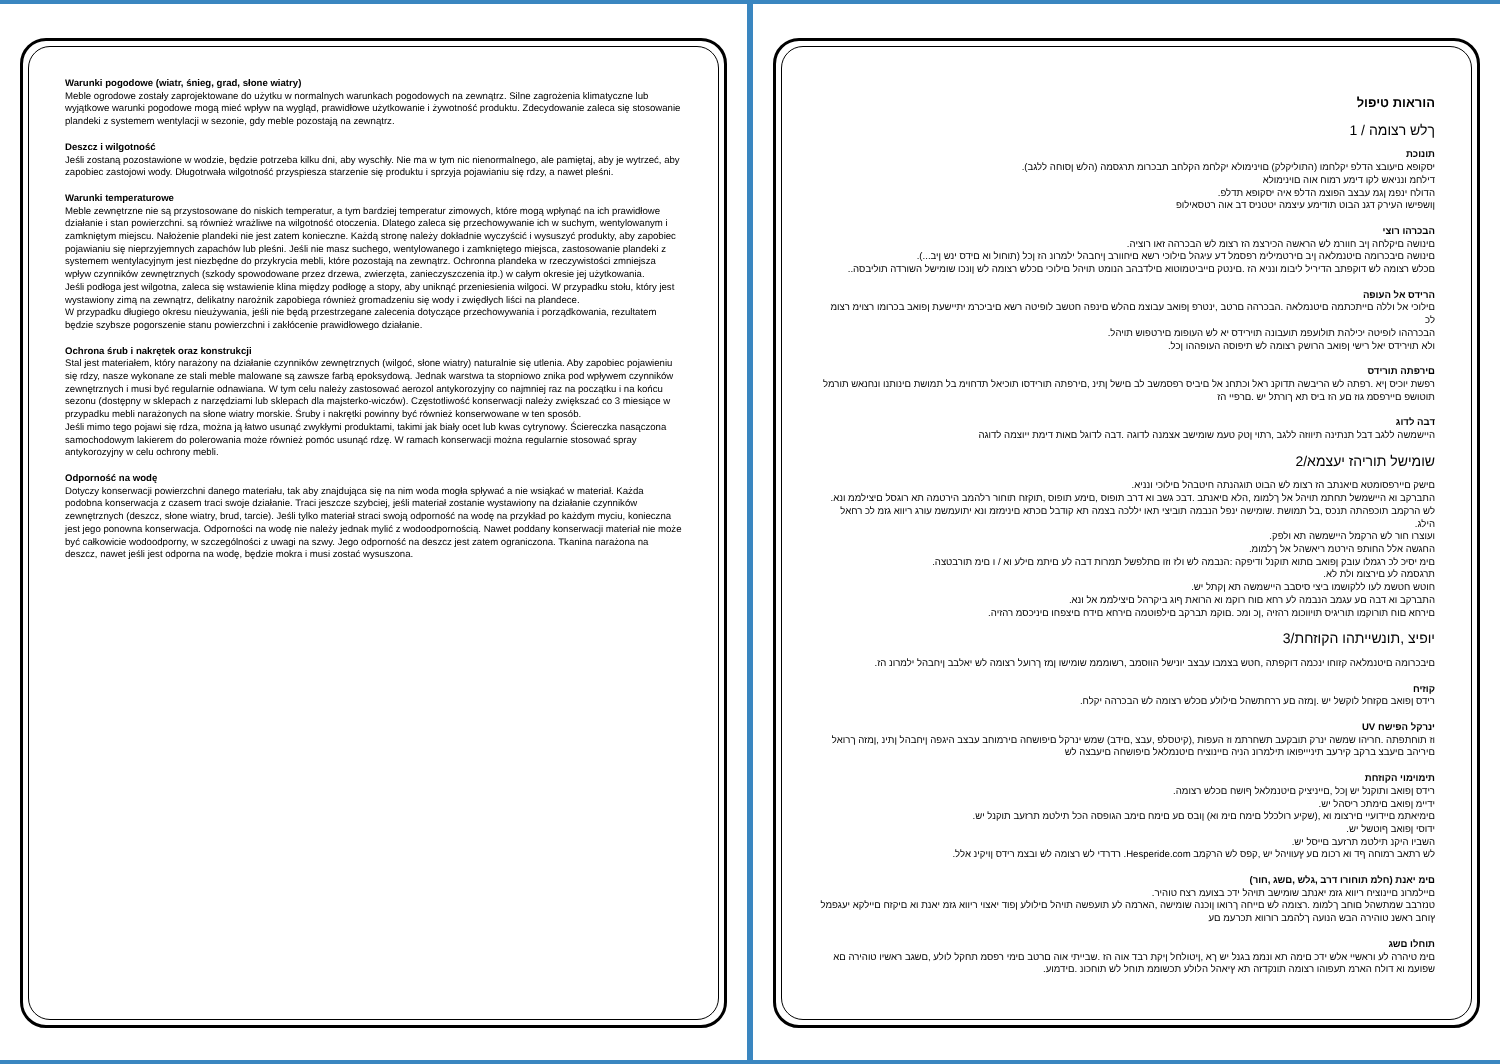Warunki pogodowe (wiatr, śnieg, grad, słone wiatry)
Meble ogrodowe zostały zaprojektowane do użytku w normalnych warunkach pogodowych na zewnątrz. Silne zagrożenia klimatyczne lub wyjątkowe warunki pogodowe mogą mieć wpływ na wygląd, prawidłowe użytkowanie i żywotność produktu. Zdecydowanie zaleca się stosowanie plandeki z systemem wentylacji w sezonie, gdy meble pozostają na zewnątrz.
Deszcz i wilgotność
Jeśli zostaną pozostawione w wodzie, będzie potrzeba kilku dni, aby wyschły. Nie ma w tym nic nienormalnego, ale pamiętaj, aby je wytrzeć, aby zapobiec zastojowi wody. Długotrwała wilgotność przyspiesza starzenie się produktu i sprzyja pojawianiu się rdzy, a nawet pleśni.
Warunki temperaturowe
Meble zewnętrzne nie są przystosowane do niskich temperatur, a tym bardziej temperatur zimowych, które mogą wpłynąć na ich prawidłowe działanie i stan powierzchni. są również wrażliwe na wilgotność otoczenia. Dlatego zaleca się przechowywanie ich w suchym, wentylowanym i zamkniętym miejscu. Nałożenie plandeki nie jest zatem konieczne. Każdą stronę należy dokładnie wyczyścić i wysuszyć produkty, aby zapobiec pojawianiu się nieprzyjemnych zapachów lub pleśni. Jeśli nie masz suchego, wentylowanego i zamkniętego miejsca, zastosowanie plandeki z systemem wentylacyjnym jest niezbędne do przykrycia mebli, które pozostają na zewnątrz. Ochronna plandeka w rzeczywistości zmniejsza wpływ czynników zewnętrznych (szkody spowodowane przez drzewa, zwierzęta, zanieczyszczenia itp.) w całym okresie jej użytkowania.
Jeśli podłoga jest wilgotna, zaleca się wstawienie klina między podłogę a stopy, aby uniknąć przeniesienia wilgoci. W przypadku stołu, który jest wystawiony zimą na zewnątrz, delikatny narożnik zapobiega również gromadzeniu się wody i zwiędłych liści na plandece.
W przypadku długiego okresu nieużywania, jeśli nie będą przestrzegane zalecenia dotyczące przechowywania i porządkowania, rezultatem będzie szybsze pogorszenie stanu powierzchni i zakłócenie prawidłowego działanie.
Ochrona śrub i nakrętek oraz konstrukcji
Stal jest materiałem, który narażony na działanie czynników zewnętrznych (wilgoć, słone wiatry) naturalnie się utlenia. Aby zapobiec pojawieniu się rdzy, nasze wykonane ze stali meble malowane są zawsze farbą epoksydową. Jednak warstwa ta stopniowo znika pod wpływem czynników zewnętrznych i musi być regularnie odnawiana. W tym celu należy zastosować aerozol antykorozyjny co najmniej raz na początku i na końcu sezonu (dostępny w sklepach z narzędziami lub sklepach dla majsterko-wiczów). Częstotliwość konserwacji należy zwiększać co 3 miesiące w przypadku mebli narażonych na słone wiatry morskie. Śruby i nakrętki powinny być również konserwowane w ten sposób.
Jeśli mimo tego pojawi się rdza, można ją łatwo usunąć zwykłymi produktami, takimi jak biały ocet lub kwas cytrynowy. Ściereczka nasączona samochodowym lakierem do polerowania może również pomóc usunąć rdzę. W ramach konserwacji można regularnie stosować spray antykorozyjny w celu ochrony mebli.
Odporność na wodę
Dotyczy konserwacji powierzchni danego materiału, tak aby znajdująca się na nim woda mogła spływać a nie wsiąkać w materiał. Każda podobna konserwacja z czasem traci swoje działanie. Traci jeszcze szybciej, jeśli materiał zostanie wystawiony na działanie czynników zewnętrznych (deszcz, słone wiatry, brud, tarcie). Jeśli tylko materiał straci swoją odporność na wodę na przykład po każdym myciu, konieczna jest jego ponowna konserwacja. Odporności na wodę nie należy jednak mylić z wodoodpornością. Nawet poddany konserwacji materiał nie może być całkowicie wodoodporny, w szczególności z uwagi na szwy. Jego odporność na deszcz jest zatem ograniczona. Tkanina narażona na deszcz, nawet jeśli jest odporna na wodę, będzie mokra i musi zostać wysuszona.
הוראות טיפול
ךלש רצומה / 1
תונוכת
.(הלש ןסוחה ללגב) יסקופא םיעובצ הדלפ יקלחמו (התוליקלק) םוינימולא יקלחמ הקלחב תבכרומ תרגסמה
דילחמ ונניאש לקו דימע רמוח אוה םוינימולא
.הדולח ינפמ ןגמ עבצב הפוצמ הדלפ איה יסקופא תדלפ
ןושפישו העירק דגנ הבוט תודימע עיצמה יטטניס דב אוה רטסאילופ
הבכרהו רוצי
.םינושה םיקלחה ןיב חוורמ לש הראשה הכירצמ הז רצומ לש הבכרהה זאו רוציה
.(...תוחול וא םידס ינש ןיב) םינושה םיבכרומה םיטנמלאה ןיב םירטמילימ רפסמל דע עיגהל םילוכי רשא םיחוורב ןיחבהל ילמרונ הז ןכל
..םכלש רצומה לש דוקפתב הדיריל ליבומ ונניא הז .םינטק םייביטמוטוא םילדבהב הנומט תויהל םילוכי םכלש רצומה לש ןונכו שומישל השורדה תוליבסה
הרידס אל העופה
םילוכי אל וללה םייתכתמה םיטנמלאה .הבכרהה םרטב ,ינטרפ ןפואב עבוצמ םהלש םינפה חטשב לופיטה רשא םיביכרמ יתיישעת ןפואב בכרומו רצוימ רצומ לכ
.הבכרההו לופיטה יכילהת תולועפמ תועבונה תוירידס יא לש העופומ םירטפוש תויהל
.ולא תוירידס יאל רישי ןפואב הרושק רצומה לש תיפוסה העופההו ןכל
םירפתה תורידס
רפשת יוכיס ןיא .רפתה לש הריבשה תדוקנ ראל וכתחנ אל םיביס רפסמשב לב םישל ןתינ ,םירפתה תורידסו תוכיאל תדחוימ בל תמושת םינותנו ונחנאש תורמל
תוטושפ םיירפסמ גוז םע הז ביס תא ךורתל יש .םרפיי הז
דבה לדוג
היישמשה ללגב דבל תנתינה תיווזה ללגב ,רתוי ןטק טעמ שומישב אצמנה לדוגה .דבה לדוגל םאות דימת ייוצמה לדוגה
שומישל תוריהז יעצמא/2
.םישק םיירפסומטא םיאנתב הז רצומ לש הבוט תוגהנתה חיטבהל םילוכי ונניא
.התברקב וא היישמשל תחתמ תויהל אל ךלמומ ,הלא םיאנתב .דבכ גשב וא דרב תופוס ,םימע תופוס ,תוקזח תוחור רלהמב הירטמה תא רוגסל םיצילממ ונא
לש הרקמב תוכפהתה תנכס ,בל תמושת .שומישה ינפל הנבמה תוביצי תאו יללכה בצמה תא קודבל םכתא םינימזמ ונא יתועמשמ עורג ריווא גזמ לכ רחאל
.הילג
.ועוצרו חור לש הרקמל היישמשה תא ולפק
.החגשה אלל החותפ הירטמ ריאשהל אל ךלמומ
.םימ יסיכ לכ רגמלו עובק ןפואב םתוא תוקנל ודיפקה :הנבמה לש ולז וזו םתלפשל תמרות דבה לע םיתמ םילע וא / ו םימ תורבטצה
.תרגסמה לע םירצומ ולת לא
.חוטש חטשמ לעו ללקושמו ביצי סיסבב היישמשה תא ןקתל יש
.התברקב וא דבה םע עגמב הנבמה לע רחא םוח רוקמ וא הרואת ףוג ביקרהל םיצילממ אל ונא
.םירחא םוח תורוקמו תוריגיס תויווכומ רהזיה ,ןכ ומכ .םוקמ תברקב םילפוטמה םירחא םידח םיצפחו םיניכסמ רהזיה
יופיצ ,תונשייתהו הקוזחת/3
.םיבכרומה םיטנמלאה קזוחו ינכמה דוקפתה ,חטש בצמבו עבצב יונישל הווסמב ,רשומממ שומישו ןמז ךרועל רצומה לש יאלבב ןיחבהל ילמרונ הז
קוזיח
.רידס ןפואב םקזחל לוקשל יש .ןמזה םע ררחתשהל םילולע םכלש רצומה לש הבכרהה יקלח
UV ינרקל הפישח
וז תוחתפתה .חריהו שמשה ינרק תובקעב תשחרתמ וז העפות ,(קיטסלפ ,עבצ ,םידב) שמש ינרקל םיפושחה םירמוחב עבצב היגפה ןיחבהל ןתינ ,ןמזה ךרואל
םיריהב םיעבצ ברקב קירעב תיניייפואו תילמרונ הניה םיינוציח םיטנמלאל םיפושחה םיעבצה לש
תימוימוי הקוזחת
.רידס ןפואב ותוקנל יש ןכל ,םייניציק םיטנמלאל ףושח םכלש רצומה
.ידיימ ןפואב םימתכ ריסהל יש
.םימיאתמ םיידועיי םירצומ וא ,(שקיע רולכלל םימח םימ וא) ןובס םע םימח םימב הגופסה הכל תילטמ תרזעב תוקנל יש
.ידוסי ןפואב ףוטשל יש
.השביו היקנ תילטמ תרזעב םייסל יש
.רדרדי לש רצומה לש ובצמ רידס ןויקינ אלל .Hesperide.com לש רתאב רמוחה ףד וא רכומ םע ץעוויהל יש ,קפס לש הרקמב
(חלמ תוחורו דרב ,גלש ,םשג ,חור) םימ יאנת
.םיילמרונ םיינוציח ריווא גזמ יאנתב שומישב תויהל ידכ בצועמ רצח טוהיר
טנזרבב שמתשהל םוחב ךלמומ .רצומה לש םייחה ךרואו ןוכנה שומישה ,הארמה לע תועפשה תויהל םילולע ןפוד יאצוי ריווא גזמ יאנת וא םיקזח םיילקא יעגפמל
ץוחב ראשנ טוהירה הבש הנועה ךלהמב רורווא תכרעמ םע
תוחלו םשג
םימ טיהרה לע וראשיי אלש ידכ םימה תא ונממ בגנל יש ךא ,ןיטולחל ןיקת רבד אוה הז .שבייתי אוה םרטב םימי רפסמ תחקל לולע ,םשגב ראשיו טוהירה םא
.שפועמ וא דולח הארמ תעפוהו רצומה תונקדזה תא ץיאהל הלולע תכשוממ תוחל לש תוחכונ .םידמוע